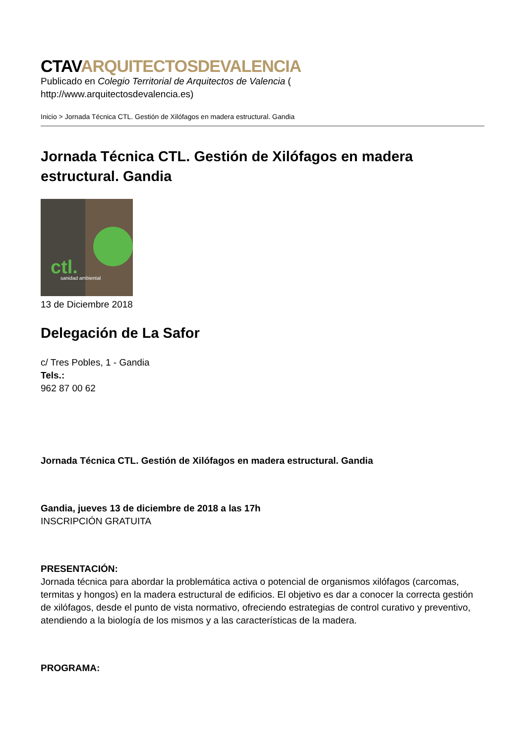CTAVARQUITECTOSDEVALENCIA
Publicado en Colegio Territorial de Arquitectos de Valencia (
http://www.arquitectosdevalencia.es)
Inicio > Jornada Técnica CTL. Gestión de Xilófagos en madera estructural. Gandia
Jornada Técnica CTL. Gestión de Xilófagos en madera estructural. Gandia
ctl.
sanidad ambiental
13 de Diciembre 2018
Delegación de La Safor
c/ Tres Pobles, 1 - Gandia
Tels.:
962 87 00 62
Jornada Técnica CTL. Gestión de Xilófagos en madera estructural. Gandia
Gandia, jueves 13 de diciembre de 2018 a las 17h
INSCRIPCIÓN GRATUITA
PRESENTACIÓN:
Jornada técnica para abordar la problemática activa o potencial de organismos xilófagos (carcomas, termitas y hongos) en la madera estructural de edificios. El objetivo es dar a conocer la correcta gestión de xilófagos, desde el punto de vista normativo, ofreciendo estrategias de control curativo y preventivo, atendiendo a la biología de los mismos y a las características de la madera.
PROGRAMA: